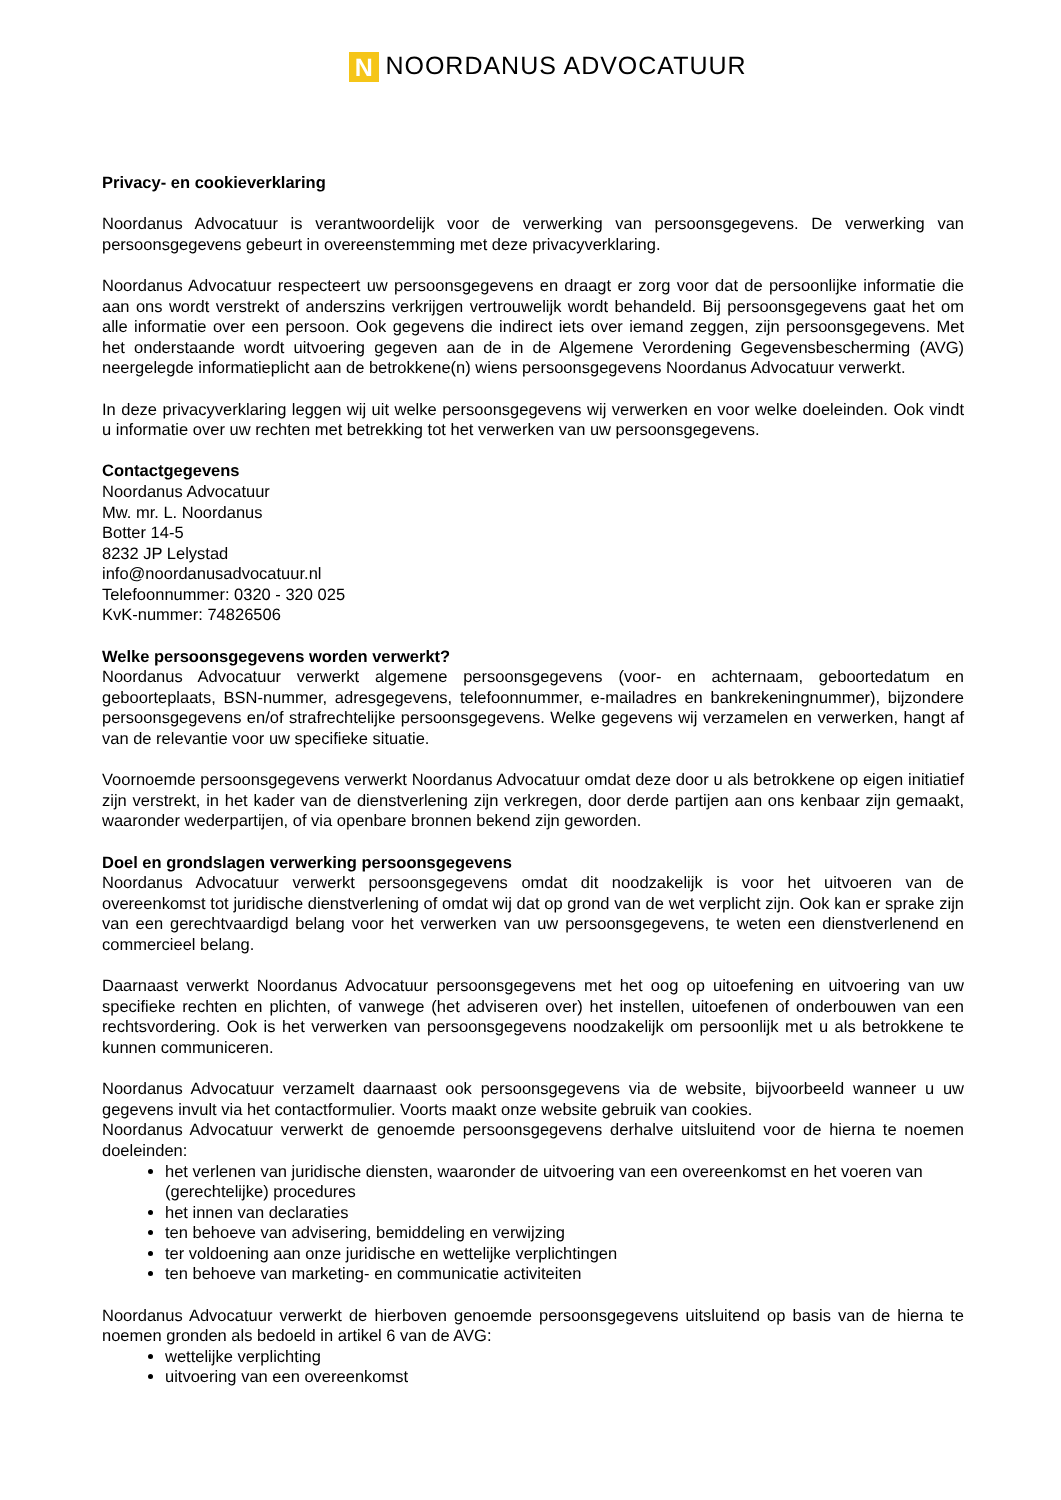N NOORDANUS ADVOCATUUR
Privacy- en cookieverklaring
Noordanus Advocatuur is verantwoordelijk voor de verwerking van persoonsgegevens. De verwerking van persoonsgegevens gebeurt in overeenstemming met deze privacyverklaring.
Noordanus Advocatuur respecteert uw persoonsgegevens en draagt er zorg voor dat de persoonlijke informatie die aan ons wordt verstrekt of anderszins verkrijgen vertrouwelijk wordt behandeld. Bij persoonsgegevens gaat het om alle informatie over een persoon. Ook gegevens die indirect iets over iemand zeggen, zijn persoonsgegevens. Met het onderstaande wordt uitvoering gegeven aan de in de Algemene Verordening Gegevensbescherming (AVG) neergelegde informatieplicht aan de betrokkene(n) wiens persoonsgegevens Noordanus Advocatuur verwerkt.
In deze privacyverklaring leggen wij uit welke persoonsgegevens wij verwerken en voor welke doeleinden. Ook vindt u informatie over uw rechten met betrekking tot het verwerken van uw persoonsgegevens.
Contactgegevens
Noordanus Advocatuur
Mw. mr. L. Noordanus
Botter 14-5
8232 JP Lelystad
info@noordanusadvocatuur.nl
Telefoonnummer: 0320 - 320 025
KvK-nummer: 74826506
Welke persoonsgegevens worden verwerkt?
Noordanus Advocatuur verwerkt algemene persoonsgegevens (voor- en achternaam, geboortedatum en geboorteplaats, BSN-nummer, adresgegevens, telefoonnummer, e-mailadres en bankrekeningnummer), bijzondere persoonsgegevens en/of strafrechtelijke persoonsgegevens. Welke gegevens wij verzamelen en verwerken, hangt af van de relevantie voor uw specifieke situatie.
Voornoemde persoonsgegevens verwerkt Noordanus Advocatuur omdat deze door u als betrokkene op eigen initiatief zijn verstrekt, in het kader van de dienstverlening zijn verkregen, door derde partijen aan ons kenbaar zijn gemaakt, waaronder wederpartijen, of via openbare bronnen bekend zijn geworden.
Doel en grondslagen verwerking persoonsgegevens
Noordanus Advocatuur verwerkt persoonsgegevens omdat dit noodzakelijk is voor het uitvoeren van de overeenkomst tot juridische dienstverlening of omdat wij dat op grond van de wet verplicht zijn. Ook kan er sprake zijn van een gerechtvaardigd belang voor het verwerken van uw persoonsgegevens, te weten een dienstverlenend en commercieel belang.
Daarnaast verwerkt Noordanus Advocatuur persoonsgegevens met het oog op uitoefening en uitvoering van uw specifieke rechten en plichten, of vanwege (het adviseren over) het instellen, uitoefenen of onderbouwen van een rechtsvordering. Ook is het verwerken van persoonsgegevens noodzakelijk om persoonlijk met u als betrokkene te kunnen communiceren.
Noordanus Advocatuur verzamelt daarnaast ook persoonsgegevens via de website, bijvoorbeeld wanneer u uw gegevens invult via het contactformulier. Voorts maakt onze website gebruik van cookies.
Noordanus Advocatuur verwerkt de genoemde persoonsgegevens derhalve uitsluitend voor de hierna te noemen doeleinden:
het verlenen van juridische diensten, waaronder de uitvoering van een overeenkomst en het voeren van (gerechtelijke) procedures
het innen van declaraties
ten behoeve van advisering, bemiddeling en verwijzing
ter voldoening aan onze juridische en wettelijke verplichtingen
ten behoeve van marketing- en communicatie activiteiten
Noordanus Advocatuur verwerkt de hierboven genoemde persoonsgegevens uitsluitend op basis van de hierna te noemen gronden als bedoeld in artikel 6 van de AVG:
wettelijke verplichting
uitvoering van een overeenkomst